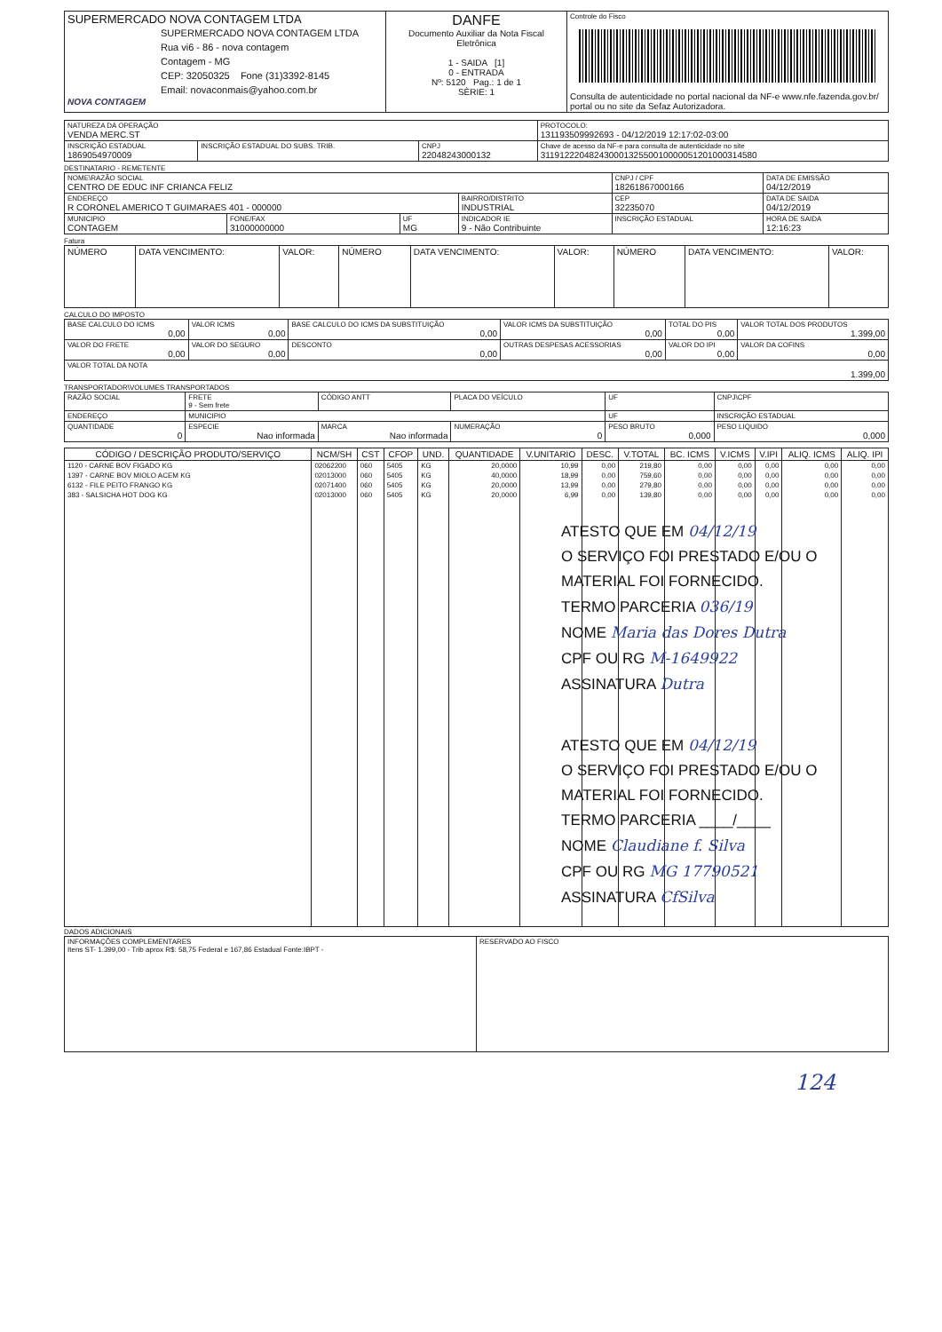| SUPERMERCADO NOVA CONTAGEM LTDA SUPERMERCADO NOVA CONTAGEM LTDA Rua vi6 - 86 - nova contagem Contagem - MG CEP: 32050325 Fone (31)3392-8145 Email: novaconmais@yahoo.com.br NOVA CONTAGEM | DANFE Documento Auxiliar da Nota Fiscal Eletrônica 1 - SAIDA [1] 0 - ENTRADA Nº: 5120 Pag.: 1 de 1 SÈRIE: 1 | Controle do Fisco Consulta de autenticidade no portal nacional da NF-e www.nfe.fazenda.gov.br/ portal ou no site da Sefaz Autorizadora. |
| NATUREZA DA OPERAÇÃO VENDA MERC.ST | | | PROTOCOLO: 131193509992693 - 04/12/2019 12:17:02-03:00 |
| INSCRIÇÃO ESTADUAL 1869054970009 | INSCRIÇÃO ESTADUAL DO SUBS. TRIB. | CNPJ 22048243000132 | Chave de acesso da NF-e para consulta de autenticidade no site 31191222048243000132550010000051201000314580 |
DESTINATARIO - REMETENTE
| NOME\RAZÃO SOCIAL CENTRO DE EDUC INF CRIANCA FELIZ | | | | CNPJ / CPF 18261867000166 | | DATA DE EMISSÃO 04/12/2019 |
| ENDEREÇO R CORONEL AMERICO T GUIMARAES 401 - 000000 | | | BAIRRO/DISTRITO INDUSTRIAL | | CEP 32235070 | DATA DE SAIDA 04/12/2019 |
| MUNICIPIO CONTAGEM | FONE/FAX 31000000000 | UF MG | INDICADOR IE 9 - Não Contribuinte | INSCRIÇÃO ESTADUAL | | HORA DE SAIDA 12:16:23 |
Fatura
| NÚMERO | DATA VENCIMENTO: | VALOR: | NÚMERO | DATA VENCIMENTO: | VALOR: | NÚMERO | DATA VENCIMENTO: | VALOR: |
CALCULO DO IMPOSTO
| BASE CALCULO DO ICMS 0,00 | VALOR ICMS 0,00 | BASE CALCULO DO ICMS DA SUBSTITUIÇÃO 0,00 | VALOR ICMS DA SUBSTITUIÇÃO 0,00 | TOTAL DO PIS 0,00 | VALOR TOTAL DOS PRODUTOS 1.399,00 |
| VALOR DO FRETE 0,00 | VALOR DO SEGURO 0,00 | DESCONTO 0,00 | OUTRAS DESPESAS ACESSORIAS 0,00 | VALOR DO IPI 0,00 | VALOR DA COFINS 0,00 |
| VALOR TOTAL DA NOTA 1.399,00 | | | | | |
TRANSPORTADOR\VOLUMES TRANSPORTADOS
| RAZÃO SOCIAL | FRETE 9 - Sem frete | CÓDIGO ANTT | PLACA DO VEÍCULO | UF | CNPJ\CPF |
| ENDEREÇO | MUNICIPIO | | | UF | INSCRIÇÃO ESTADUAL |
| QUANTIDADE 0 | ESPECIE Nao informada | MARCA Nao informada | NUMERAÇÃO 0 | PESO BRUTO 0,000 | PESO LIQUIDO 0,000 |
| CÓDIGO / DESCRIÇÃO PRODUTO/SERVIÇO | NCM/SH | CST | CFOP | UND. | QUANTIDADE | V.UNITARIO | DESC. | V.TOTAL | BC. ICMS | V.ICMS | V.IPI | ALIQ. ICMS | ALIQ. IPI |
| --- | --- | --- | --- | --- | --- | --- | --- | --- | --- | --- | --- | --- | --- |
| 1120 - CARNE BOV FIGADO KG | 02062200 | 060 | 5405 | KG | 20,0000 | 10,99 | 0,00 | 219,80 | 0,00 | 0,00 | 0,00 | 0,00 | 0,00 |
| 1397 - CARNE BOV MIOLO ACEM KG | 02013000 | 060 | 5405 | KG | 40,0000 | 18,99 | 0,00 | 759,60 | 0,00 | 0,00 | 0,00 | 0,00 | 0,00 |
| 6132 - FILE PEITO FRANGO KG | 02071400 | 060 | 5405 | KG | 20,0000 | 13,99 | 0,00 | 279,80 | 0,00 | 0,00 | 0,00 | 0,00 | 0,00 |
| 383 - SALSICHA HOT DOG KG | 02013000 | 060 | 5405 | KG | 20,0000 | 6,99 | 0,00 | 139,80 | 0,00 | 0,00 | 0,00 | 0,00 | 0,00 |
ATESTO QUE EM 04/12/19
O SERVIÇO FOI PRESTADO E/OU O
MATERIAL FOI FORNECIDO.
TERMO PARCERIA 036/19
NOME Maria das Dores Dutra
CPF OU RG M-1649922
ASSINATURA Dutra
ATESTO QUE EM 04/12/19
O SERVIÇO FOI PRESTADO E/OU O
MATERIAL FOI FORNECIDO.
TERMO PARCERIA ____/____
NOME Claudiane f. Silva
CPF OU RG MG 17790521
ASSINATURA CfSilva
DADOS ADICIONAIS
| INFORMAÇÕES COMPLEMENTARES Itens ST- 1.399,00 - Trib aprox R$: 58,75 Federal e 167,86 Estadual Fonte:IBPT - | RESERVADO AO FISCO |
124